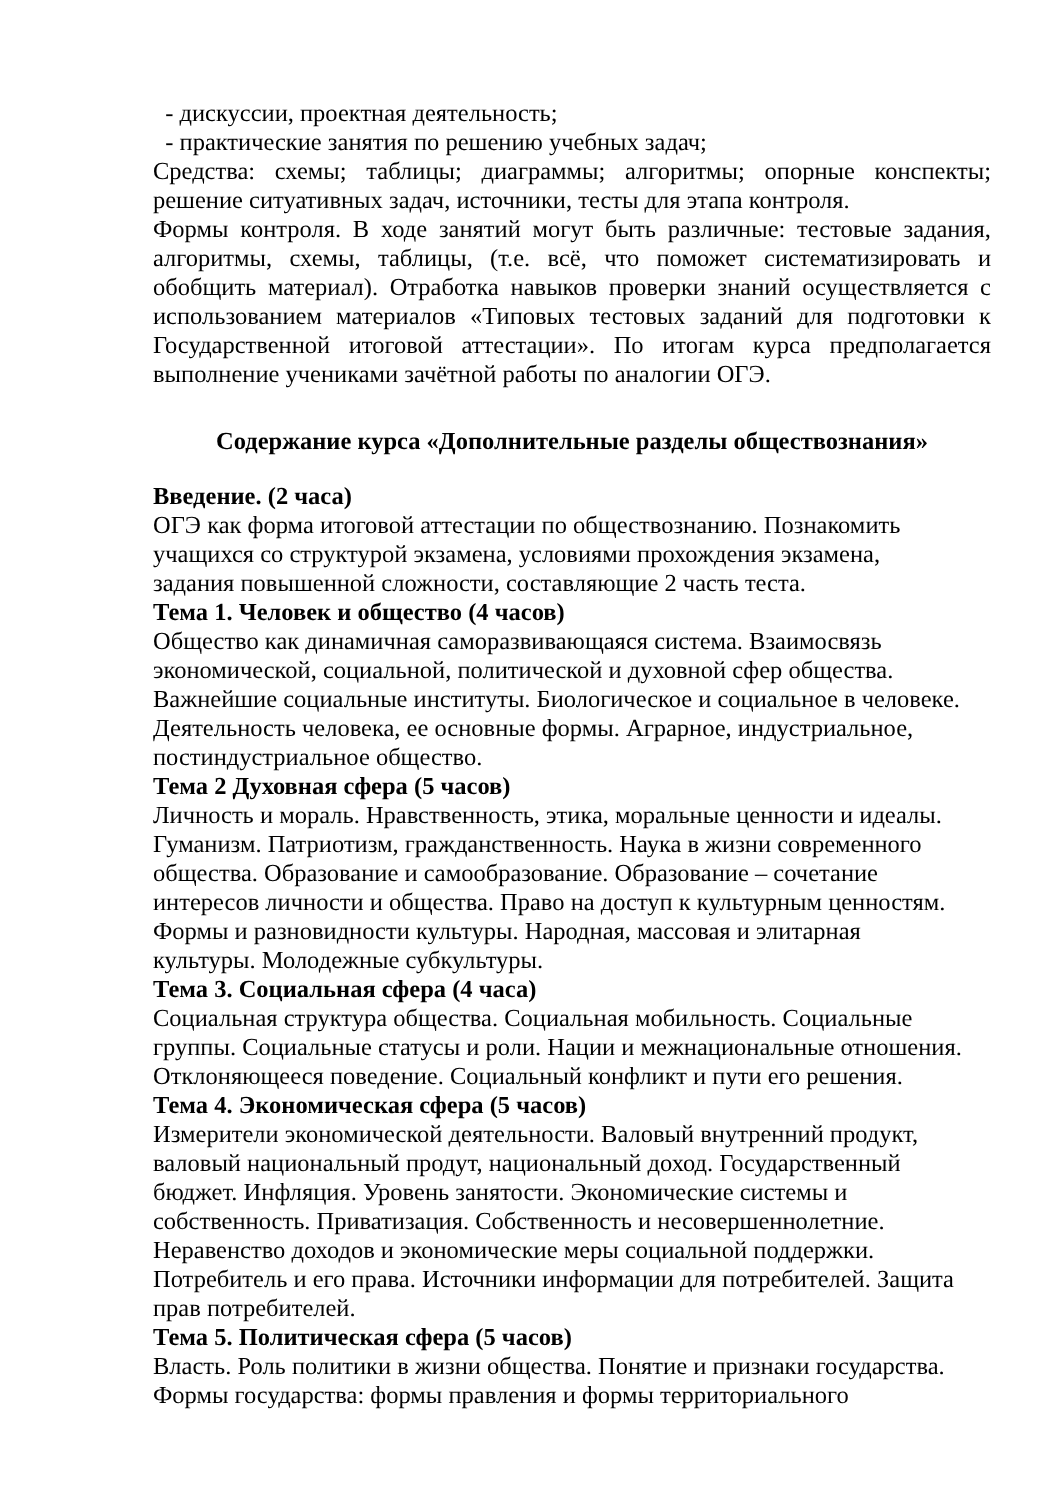- дискуссии, проектная деятельность;
- практические занятия по решению учебных задач;
Средства: схемы; таблицы; диаграммы; алгоритмы; опорные конспекты; решение ситуативных задач, источники, тесты для этапа контроля.
Формы контроля. В ходе занятий могут быть различные: тестовые задания, алгоритмы, схемы, таблицы, (т.е. всё, что поможет систематизировать и обобщить материал). Отработка навыков проверки знаний осуществляется с использованием материалов «Типовых тестовых заданий для подготовки к Государственной итоговой аттестации». По итогам курса предполагается выполнение учениками зачётной работы по аналогии ОГЭ.
Содержание курса «Дополнительные разделы обществознания»
Введение. (2 часа)
ОГЭ как форма итоговой аттестации по обществознанию. Познакомить
учащихся со структурой экзамена, условиями прохождения экзамена,
задания повышенной сложности, составляющие 2 часть теста.
Тема 1. Человек и общество (4 часов)
Общество как динамичная саморазвивающаяся система. Взаимосвязь
экономической, социальной, политической и духовной сфер общества.
Важнейшие социальные институты. Биологическое и социальное в человеке.
Деятельность человека, ее основные формы. Аграрное, индустриальное,
постиндустриальное общество.
Тема 2 Духовная сфера (5 часов)
Личность и мораль. Нравственность, этика, моральные ценности и идеалы.
Гуманизм. Патриотизм, гражданственность. Наука в жизни современного
общества. Образование и самообразование. Образование – сочетание
интересов личности и общества. Право на доступ к культурным ценностям.
Формы и разновидности культуры. Народная, массовая и элитарная
культуры. Молодежные субкультуры.
Тема 3. Социальная сфера (4 часа)
Социальная структура общества. Социальная мобильность. Социальные
группы. Социальные статусы и роли. Нации и межнациональные отношения.
Отклоняющееся поведение. Социальный конфликт и пути его решения.
Тема 4. Экономическая сфера (5 часов)
Измерители экономической деятельности. Валовый внутренний продукт,
валовый национальный продут, национальный доход. Государственный
бюджет. Инфляция. Уровень занятости. Экономические системы и
собственность. Приватизация. Собственность и несовершеннолетние.
Неравенство доходов и экономические меры социальной поддержки.
Потребитель и его права. Источники информации для потребителей. Защита
прав потребителей.
Тема 5. Политическая сфера (5 часов)
Власть. Роль политики в жизни общества. Понятие и признаки государства.
Формы государства: формы правления и формы территориального